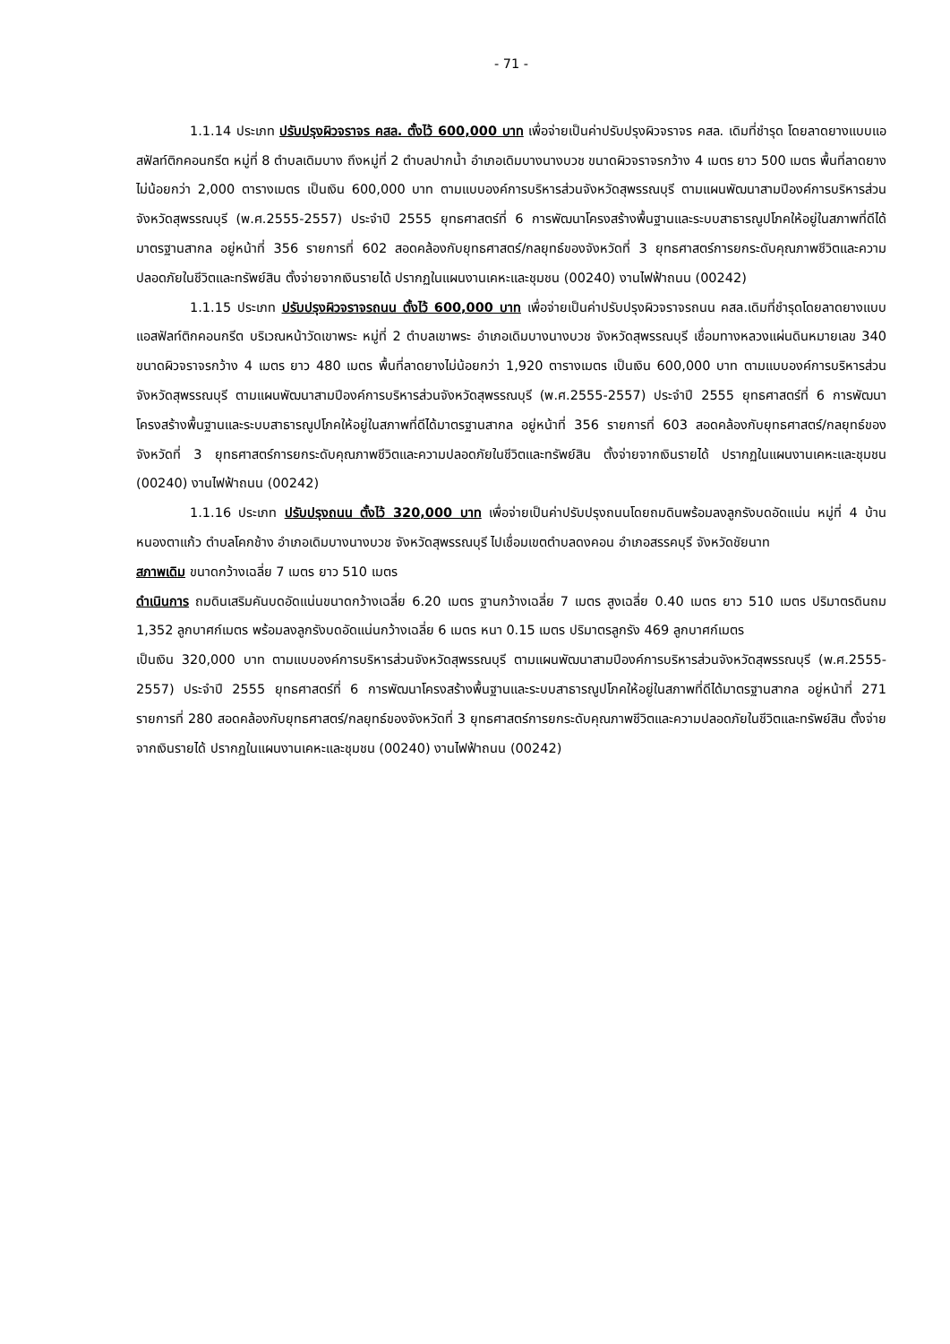- 71 -
1.1.14 ประเภท ปรับปรุงผิวจราจร คสล. ตั้งไว้ 600,000 บาท เพื่อจ่ายเป็นค่าปรับปรุงผิวจราจร คสล. เดิมที่ชำรุด โดยลาดยางแบบแอสฟัลท์ติกคอนกรีต หมู่ที่ 8 ตำบลเดิมบาง ถึงหมู่ที่ 2 ตำบลปากน้ำ อำเภอเดิมบางนางบวช ขนาดผิวจราจรกว้าง 4 เมตร ยาว 500 เมตร พื้นที่ลาดยางไม่น้อยกว่า 2,000 ตารางเมตร เป็นเงิน 600,000 บาท ตามแบบองค์การบริหารส่วนจังหวัดสุพรรณบุรี ตามแผนพัฒนาสามปีองค์การบริหารส่วนจังหวัดสุพรรณบุรี (พ.ศ.2555-2557) ประจำปี 2555 ยุทธศาสตร์ที่ 6 การพัฒนาโครงสร้างพื้นฐานและระบบสาธารณูปโภคให้อยู่ในสภาพที่ดีได้มาตรฐานสากล อยู่หน้าที่ 356 รายการที่ 602 สอดคล้องกับยุทธศาสตร์/กลยุทธ์ของจังหวัดที่ 3 ยุทธศาสตร์การยกระดับคุณภาพชีวิตและความปลอดภัยในชีวิตและทรัพย์สิน ตั้งจ่ายจากเงินรายได้ ปรากฏในแผนงานเคหะและชุมชน (00240) งานไฟฟ้าถนน (00242)
1.1.15 ประเภท ปรับปรุงผิวจราจรถนน ตั้งไว้ 600,000 บาท เพื่อจ่ายเป็นค่าปรับปรุงผิวจราจรถนน คสล.เดิมที่ชำรุดโดยลาดยางแบบแอสฟัลท์ติกคอนกรีต บริเวณหน้าวัดเขาพระ หมู่ที่ 2 ตำบลเขาพระ อำเภอเดิมบางนางบวช จังหวัดสุพรรณบุรี เชื่อมทางหลวงแผ่นดินหมายเลข 340 ขนาดผิวจราจรกว้าง 4 เมตร ยาว 480 เมตร พื้นที่ลาดยางไม่น้อยกว่า 1,920 ตารางเมตร เป็นเงิน 600,000 บาท ตามแบบองค์การบริหารส่วนจังหวัดสุพรรณบุรี ตามแผนพัฒนาสามปีองค์การบริหารส่วนจังหวัดสุพรรณบุรี (พ.ศ.2555-2557) ประจำปี 2555 ยุทธศาสตร์ที่ 6 การพัฒนาโครงสร้างพื้นฐานและระบบสาธารณูปโภคให้อยู่ในสภาพที่ดีได้มาตรฐานสากล อยู่หน้าที่ 356 รายการที่ 603 สอดคล้องกับยุทธศาสตร์/กลยุทธ์ของจังหวัดที่ 3 ยุทธศาสตร์การยกระดับคุณภาพชีวิตและความปลอดภัยในชีวิตและทรัพย์สิน ตั้งจ่ายจากเงินรายได้ ปรากฏในแผนงานเคหะและชุมชน (00240) งานไฟฟ้าถนน (00242)
1.1.16 ประเภท ปรับปรุงถนน ตั้งไว้ 320,000 บาท เพื่อจ่ายเป็นค่าปรับปรุงถนนโดยถมดินพร้อมลงลูกรังบดอัดแน่น หมู่ที่ 4 บ้านหนองตาแก้ว ตำบลโคกช้าง อำเภอเดิมบางนางบวช จังหวัดสุพรรณบุรี ไปเชื่อมเขตตำบลดงคอน อำเภอสรรคบุรี จังหวัดชัยนาท
สภาพเดิม ขนาดกว้างเฉลี่ย 7 เมตร ยาว 510 เมตร
ดำเนินการ ถมดินเสริมคันบดอัดแน่นขนาดกว้างเฉลี่ย 6.20 เมตร ฐานกว้างเฉลี่ย 7 เมตร สูงเฉลี่ย 0.40 เมตร ยาว 510 เมตร ปริมาตรดินถม 1,352 ลูกบาศก์เมตร พร้อมลงลูกรังบดอัดแน่นกว้างเฉลี่ย 6 เมตร หนา 0.15 เมตร ปริมาตรลูกรัง 469 ลูกบาศก์เมตร
เป็นเงิน 320,000 บาท ตามแบบองค์การบริหารส่วนจังหวัดสุพรรณบุรี ตามแผนพัฒนาสามปีองค์การบริหารส่วนจังหวัดสุพรรณบุรี (พ.ศ.2555-2557) ประจำปี 2555 ยุทธศาสตร์ที่ 6 การพัฒนาโครงสร้างพื้นฐานและระบบสาธารณูปโภคให้อยู่ในสภาพที่ดีได้มาตรฐานสากล อยู่หน้าที่ 271 รายการที่ 280 สอดคล้องกับยุทธศาสตร์/กลยุทธ์ของจังหวัดที่ 3 ยุทธศาสตร์การยกระดับคุณภาพชีวิตและความปลอดภัยในชีวิตและทรัพย์สิน ตั้งจ่ายจากเงินรายได้ ปรากฏในแผนงานเคหะและชุมชน (00240) งานไฟฟ้าถนน (00242)